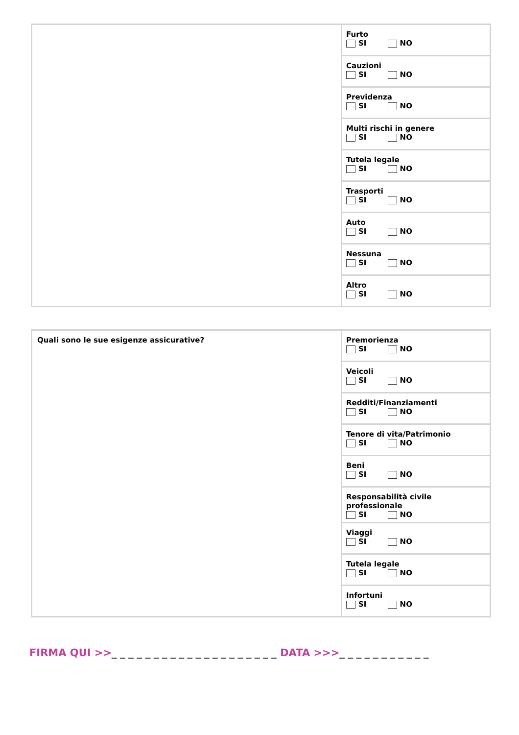| | Furto SI NO |
| | Cauzioni SI NO |
| | Previdenza SI NO |
| | Multi rischi in genere SI NO |
| | Tutela legale SI NO |
| | Trasporti SI NO |
| | Auto SI NO |
| | Nessuna SI NO |
| | Altro SI NO |
| Quali sono le sue esigenze assicurative? | Premorienza SI NO |
| | Veicoli SI NO |
| | Redditi/Finanziamenti SI NO |
| | Tenore di vita/Patrimonio SI NO |
| | Beni SI NO |
| | Responsabilità civile professionale SI NO |
| | Viaggi SI NO |
| | Tutela legale SI NO |
| | Infortuni SI NO |
FIRMA QUI >>_ _ _ _ _ _ _ _ _ _ _ _ _ _ _ _ _ _ _ _ DATA >>>_ _ _ _ _ _ _ _ _ _ _